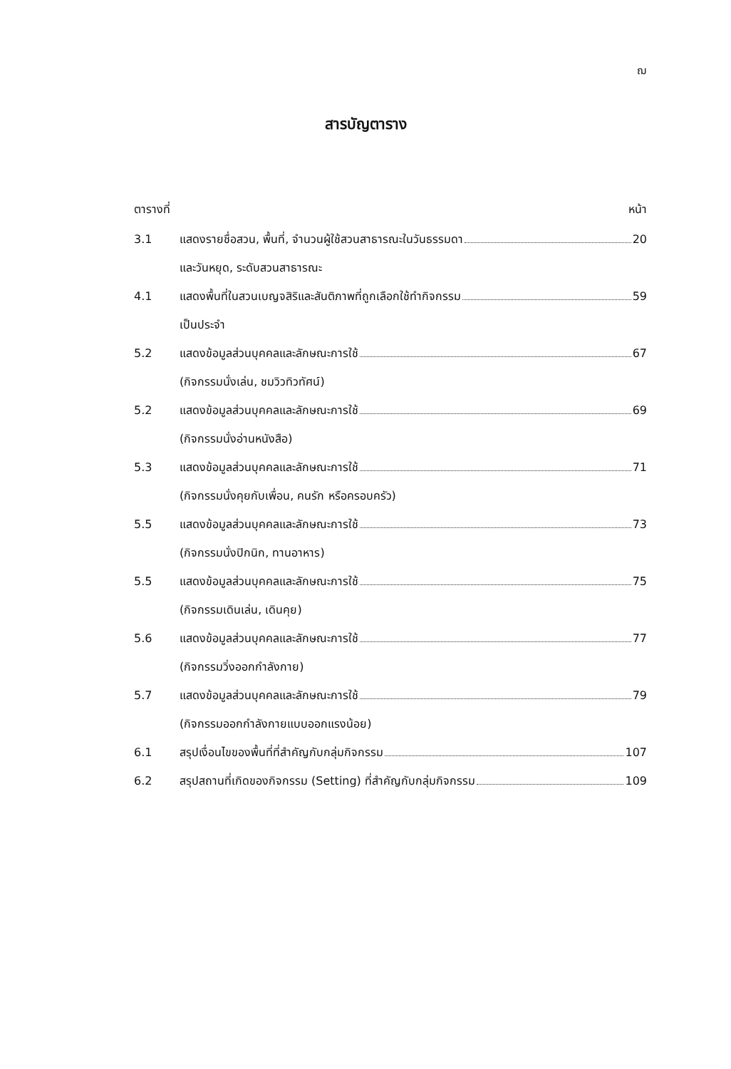ฌ
สารบัญตาราง
ตารางที่ หน้า
3.1 แสดงรายชื่อสวน, พื้นที่, จำนวนผู้ใช้สวนสาธารณะในวันธรรมดา 20
และวันหยุด, ระดับสวนสาธารณะ
4.1 แสดงพื้นที่ในสวนเบญจสิริและสันติภาพที่ถูกเลือกใช้ทำกิจกรรม 59
เป็นประจำ
5.2 แสดงข้อมูลส่วนบุคคลและลักษณะการใช้ 67
(กิจกรรมนั่งเล่น, ชมวิวทิวทัศน์)
5.2 แสดงข้อมูลส่วนบุคคลและลักษณะการใช้ 69
(กิจกรรมนั่งอ่านหนังสือ)
5.3 แสดงข้อมูลส่วนบุคคลและลักษณะการใช้ 71
(กิจกรรมนั่งคุยกับเพื่อน, คนรัก หรือครอบครัว)
5.5 แสดงข้อมูลส่วนบุคคลและลักษณะการใช้ 73
(กิจกรรมนั่งปิกนิก, ทานอาหาร)
5.5 แสดงข้อมูลส่วนบุคคลและลักษณะการใช้ 75
(กิจกรรมเดินเล่น, เดินคุย)
5.6 แสดงข้อมูลส่วนบุคคลและลักษณะการใช้ 77
(กิจกรรมวิ่งออกกำลังกาย)
5.7 แสดงข้อมูลส่วนบุคคลและลักษณะการใช้ 79
(กิจกรรมออกกำลังกายแบบออกแรงน้อย)
6.1 สรุปเงื่อนไขของพื้นที่ที่สำคัญกับกลุ่มกิจกรรม 107
6.2 สรุปสถานที่เกิดของกิจกรรม (Setting) ที่สำคัญกับกลุ่มกิจกรรม 109